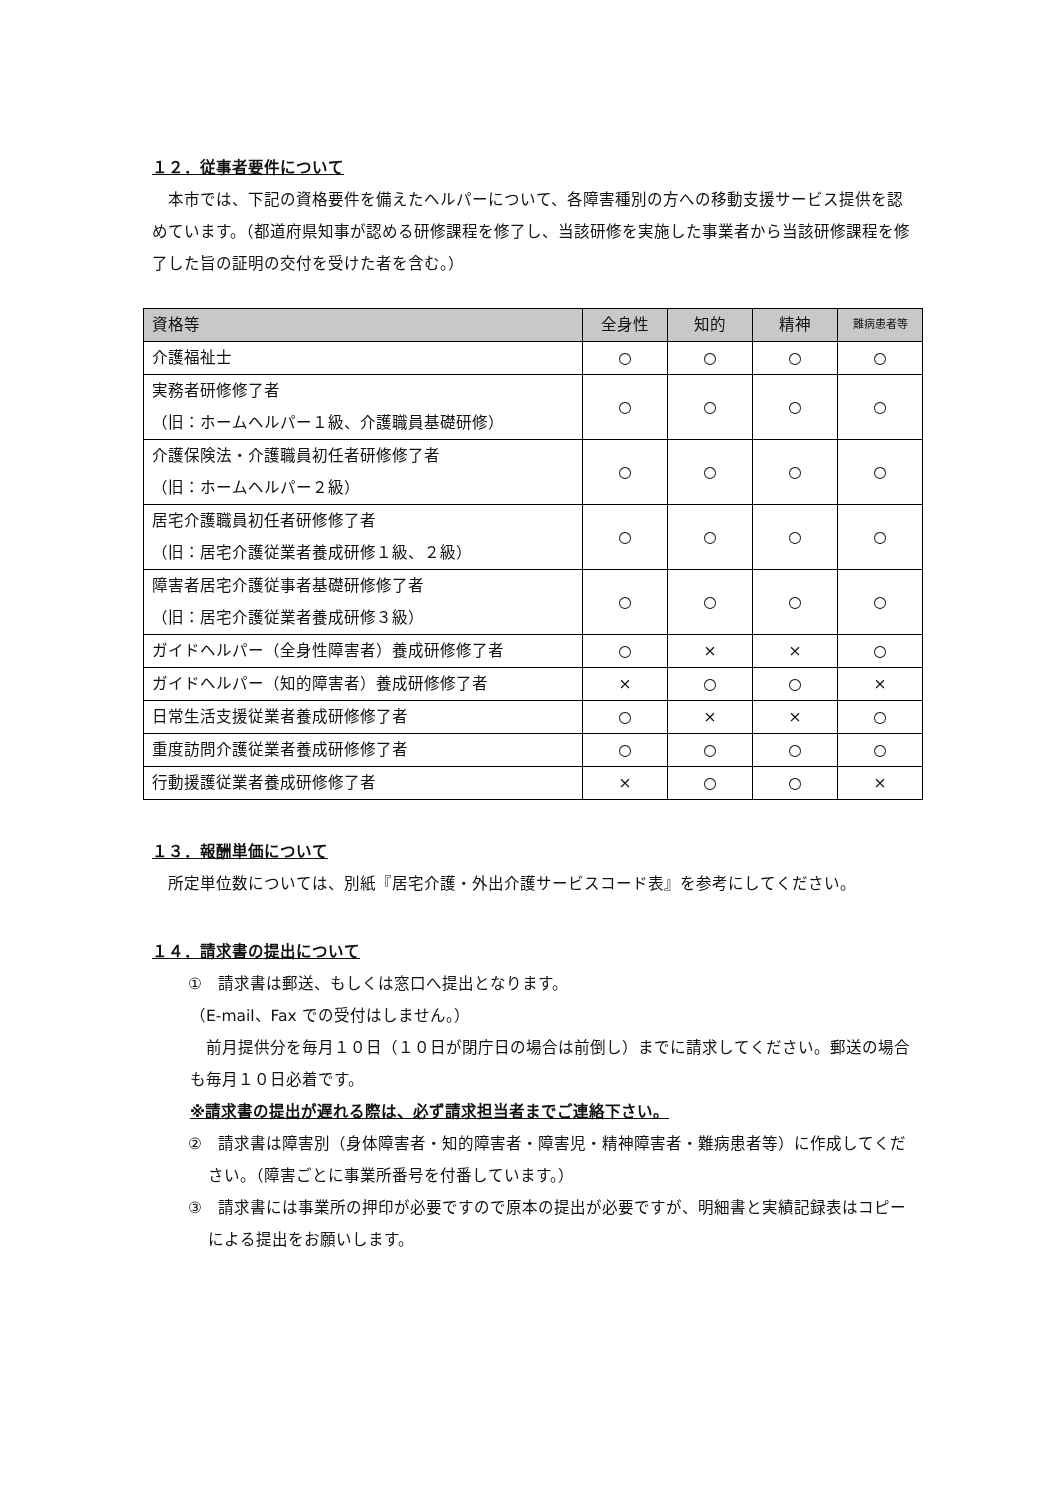１２．従事者要件について
本市では、下記の資格要件を備えたヘルパーについて、各障害種別の方への移動支援サービス提供を認めています。（都道府県知事が認める研修課程を修了し、当該研修を実施した事業者から当該研修課程を修了した旨の証明の交付を受けた者を含む。）
| 資格等 | 全身性 | 知的 | 精神 | 難病患者等 |
| --- | --- | --- | --- | --- |
| 介護福祉士 | ○ | ○ | ○ | ○ |
| 実務者研修修了者 （旧：ホームヘルパー１級、介護職員基礎研修） | ○ | ○ | ○ | ○ |
| 介護保険法・介護職員初任者研修修了者 （旧：ホームヘルパー２級） | ○ | ○ | ○ | ○ |
| 居宅介護職員初任者研修修了者 （旧：居宅介護従業者養成研修１級、２級） | ○ | ○ | ○ | ○ |
| 障害者居宅介護従事者基礎研修修了者 （旧：居宅介護従業者養成研修３級） | ○ | ○ | ○ | ○ |
| ガイドヘルパー（全身性障害者）養成研修修了者 | ○ | × | × | ○ |
| ガイドヘルパー（知的障害者）養成研修修了者 | × | ○ | ○ | × |
| 日常生活支援従業者養成研修修了者 | ○ | × | × | ○ |
| 重度訪問介護従業者養成研修修了者 | ○ | ○ | ○ | ○ |
| 行動援護従業者養成研修修了者 | × | ○ | ○ | × |
１３．報酬単価について
所定単位数については、別紙『居宅介護・外出介護サービスコード表』を参考にしてください。
１４．請求書の提出について
①　請求書は郵送、もしくは窓口へ提出となります。
（E-mail、Fax での受付はしません。）
前月提供分を毎月１０日（１０日が閉庁日の場合は前倒し）までに請求してください。郵送の場合も毎月１０日必着です。
※請求書の提出が遅れる際は、必ず請求担当者までご連絡下さい。
②　請求書は障害別（身体障害者・知的障害者・障害児・精神障害者・難病患者等）に作成してください。（障害ごとに事業所番号を付番しています。）
③　請求書には事業所の押印が必要ですので原本の提出が必要ですが、明細書と実績記録表はコピーによる提出をお願いします。